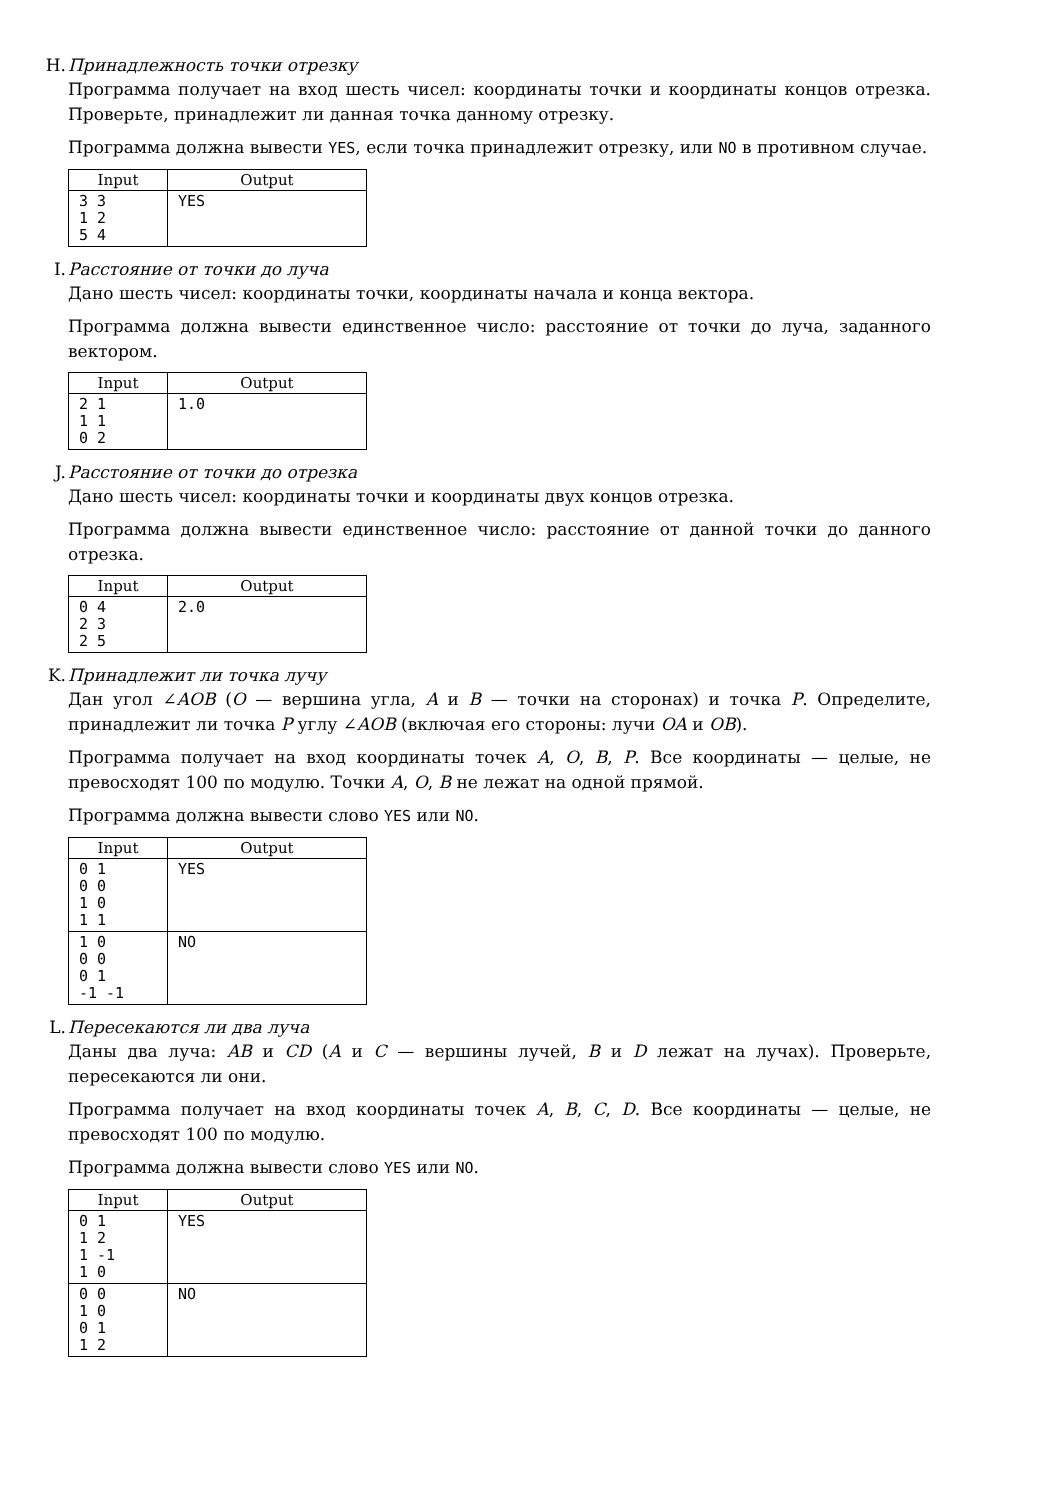H. Принадлежность точки отрезку
Программа получает на вход шесть чисел: координаты точки и координаты концов отрезка. Проверьте, принадлежит ли данная точка данному отрезку.
Программа должна вывести YES, если точка принадлежит отрезку, или NO в противном случае.
| Input | Output |
| --- | --- |
| 3 3 1 2 5 4 | YES |
I. Расстояние от точки до луча
Дано шесть чисел: координаты точки, координаты начала и конца вектора.
Программа должна вывести единственное число: расстояние от точки до луча, заданного вектором.
| Input | Output |
| --- | --- |
| 2 1 1 1 0 2 | 1.0 |
J. Расстояние от точки до отрезка
Дано шесть чисел: координаты точки и координаты двух концов отрезка.
Программа должна вывести единственное число: расстояние от данной точки до данного отрезка.
| Input | Output |
| --- | --- |
| 0 4 2 3 2 5 | 2.0 |
K. Принадлежит ли точка лучу
Дан угол ∠AOB (O — вершина угла, A и B — точки на сторонах) и точка P. Определите, принадлежит ли точка P углу ∠AOB (включая его стороны: лучи OA и OB).
Программа получает на вход координаты точек A, O, B, P. Все координаты — целые, не превосходят 100 по модулю. Точки A, O, B не лежат на одной прямой.
Программа должна вывести слово YES или NO.
| Input | Output |
| --- | --- |
| 0 1 0 0 1 0 1 1 | YES |
| 1 0 0 0 0 1 -1 -1 | NO |
L. Пересекаются ли два луча
Даны два луча: AB и CD (A и C — вершины лучей, B и D лежат на лучах). Проверьте, пересекаются ли они.
Программа получает на вход координаты точек A, B, C, D. Все координаты — целые, не превосходят 100 по модулю.
Программа должна вывести слово YES или NO.
| Input | Output |
| --- | --- |
| 0 1 1 2 1 -1 1 0 | YES |
| 0 0 1 0 0 1 1 2 | NO |